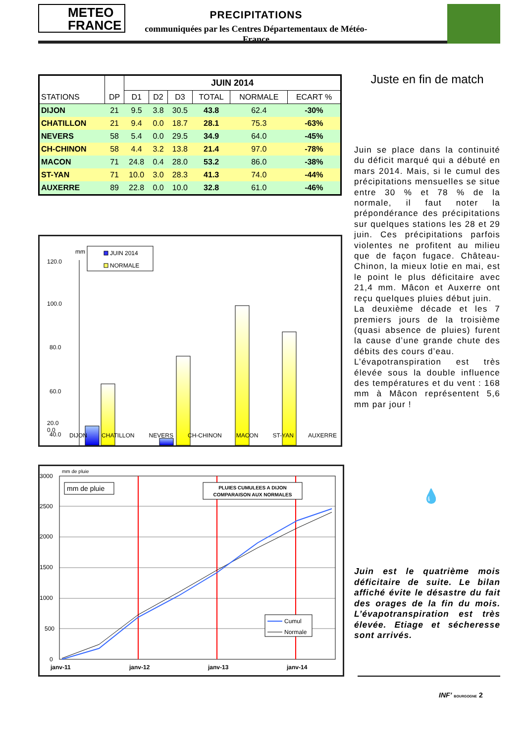METEO
FRANCE
PRECIPITATIONS
communiquées par les Centres Départementaux de Météo-France
| STATIONS | DP | JUIN 2014 | | | | | |
| --- | --- | --- | --- | --- | --- | --- | --- |
| | | D1 | D2 | D3 | TOTAL | NORMALE | ECART % |
| DIJON | 21 | 9.5 | 3.8 | 30.5 | 43.8 | 62.4 | -30% |
| CHATILLON | 21 | 9.4 | 0.0 | 18.7 | 28.1 | 75.3 | -63% |
| NEVERS | 58 | 5.4 | 0.0 | 29.5 | 34.9 | 64.0 | -45% |
| CH-CHINON | 58 | 4.4 | 3.2 | 13.8 | 21.4 | 97.0 | -78% |
| MACON | 71 | 24.8 | 0.4 | 28.0 | 53.2 | 86.0 | -38% |
| ST-YAN | 71 | 10.0 | 3.0 | 28.3 | 41.3 | 74.0 | -44% |
| AUXERRE | 89 | 22.8 | 0.0 | 10.0 | 32.8 | 61.0 | -46% |
120.0
100.0
80.0
60.0
40.0
mm
JUIN 2014
NORMALE
DIJON CHATILLON NEVERS CH-CHINON MACON ST-YAN AUXERRE
20.0
0.0
mm de pluie
3000
2500
2000
1500
1000
500
0
mm de pluie
PLUIES CUMULEES A DIJON
COMPARAISON AUX NORMALES
Cumul
Normale
janv-11
janv-12
janv-13
janv-14
Juste en fin de match
Juin se place dans la continuité du déficit marqué qui a débuté en mars 2014. Mais, si le cumul des précipitations mensuelles se situe entre 30 % et 78 % de la normale, il faut noter la prépondérance des précipitations sur quelques stations les 28 et 29 juin. Ces précipitations parfois violentes ne profitent au milieu que de façon fugace. Château-Chinon, la mieux lotie en mai, est le point le plus déficitaire avec 21,4 mm. Mâcon et Auxerre ont reçu quelques pluies début juin.
La deuxième décade et les 7 premiers jours de la troisième (quasi absence de pluies) furent la cause d’une grande chute des débits des cours d’eau.
L’évapotranspiration est très élevée sous la double influence des températures et du vent : 168 mm à Mâcon représentent 5,6 mm par jour !
💧
Juin est le quatrième mois déficitaire de suite. Le bilan affiché évite le désastre du fait des orages de la fin du mois. L’évapotranspiration est très élevée. Etiage et sécheresse sont arrivés.
INF’ BOURGOGNE 2